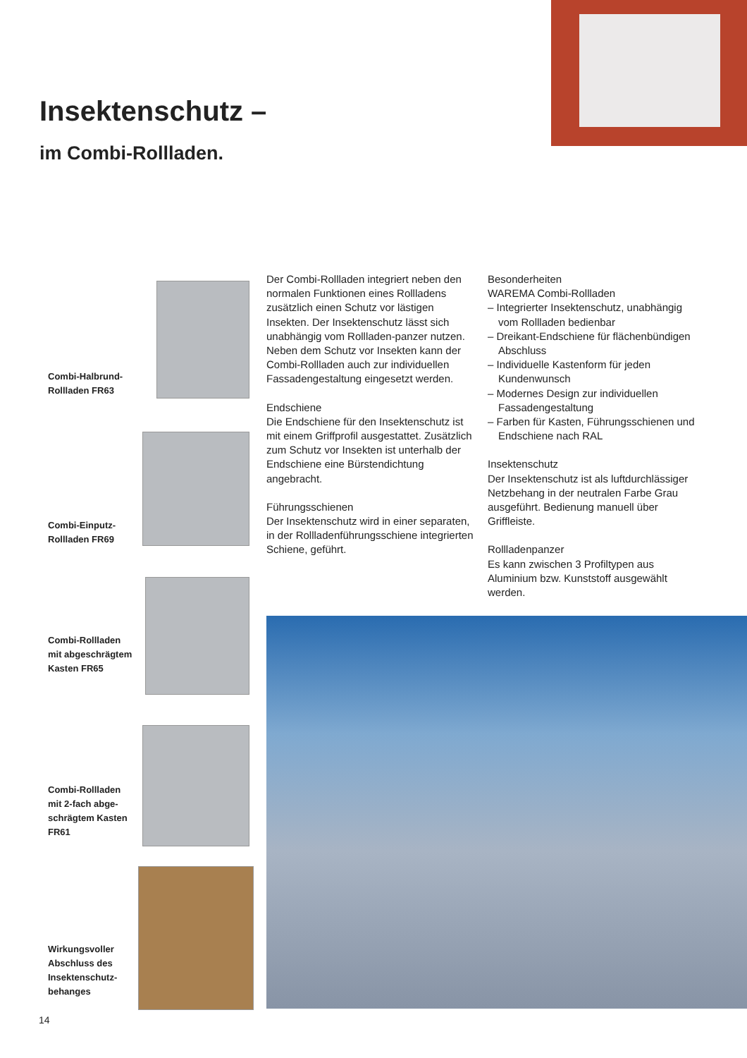Insektenschutz –
im Combi-Rollladen.
Combi-Halbrund-
Rollladen FR63
Combi-Einputz-
Rollladen FR69
Combi-Rollladen
mit abgeschrägtem
Kasten FR65
Combi-Rollladen
mit 2-fach abge-
schrägtem Kasten
FR61
Wirkungsvoller
Abschluss des
Insektenschutz-
behanges
Der Combi-Rollladen integriert neben den normalen Funktionen eines Rollladens zusätzlich einen Schutz vor lästigen Insekten. Der Insektenschutz lässt sich unabhängig vom Rollladen-panzer nutzen. Neben dem Schutz vor Insekten kann der Combi-Rollladen auch zur individuellen Fassadengestaltung eingesetzt werden.
Endschiene
Die Endschiene für den Insektenschutz ist mit einem Griffprofil ausgestattet. Zusätzlich zum Schutz vor Insekten ist unterhalb der Endschiene eine Bürstendichtung angebracht.
Führungsschienen
Der Insektenschutz wird in einer separaten, in der Rollladenführungsschiene integrierten Schiene, geführt.
Besonderheiten
WAREMA Combi-Rollladen
– Integrierter Insektenschutz, unabhängig vom Rollladen bedienbar
– Dreikant-Endschiene für flächenbündigen Abschluss
– Individuelle Kastenform für jeden Kundenwunsch
– Modernes Design zur individuellen Fassadengestaltung
– Farben für Kasten, Führungsschienen und Endschiene nach RAL
Insektenschutz
Der Insektenschutz ist als luftdurchlässiger Netzbehang in der neutralen Farbe Grau ausgeführt. Bedienung manuell über Griffleiste.
Rollladenpanzer
Es kann zwischen 3 Profiltypen aus Aluminium bzw. Kunststoff ausgewählt werden.
14